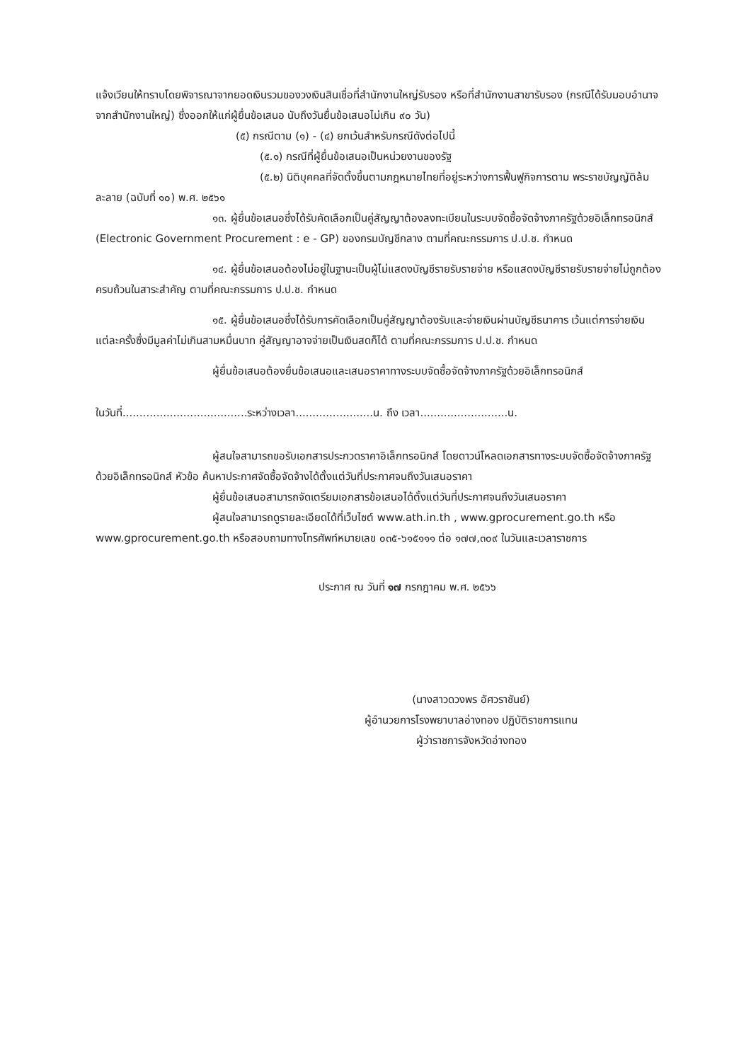แจ้งเวียนให้ทราบโดยพิจารณาจากยอดเงินรวมของวงเงินสินเชื่อที่สำนักงานใหญ่รับรอง หรือที่สำนักงานสาขารับรอง (กรณีได้รับมอบอำนาจจากสำนักงานใหญ่) ซึ่งออกให้แก่ผู้ยื่นข้อเสนอ นับถึงวันยื่นข้อเสนอไม่เกิน ๙๐ วัน)
(๕) กรณีตาม (๑) - (๔) ยกเว้นสำหรับกรณีดังต่อไปนี้
(๕.๑) กรณีที่ผู้ยื่นข้อเสนอเป็นหน่วยงานของรัฐ
(๕.๒) นิติบุคคลที่จัดตั้งขึ้นตามกฎหมายไทยที่อยู่ระหว่างการฟื้นฟูกิจการตาม พระราชบัญญัติล้มละลาย (ฉบับที่ ๑๐) พ.ศ. ๒๕๖๑
๑๓. ผู้ยื่นข้อเสนอซึ่งได้รับคัดเลือกเป็นคู่สัญญาต้องลงทะเบียนในระบบจัดซื้อจัดจ้างภาครัฐด้วยอิเล็กทรอนิกส์ (Electronic Government Procurement : e - GP) ของกรมบัญชีกลาง ตามที่คณะกรรมการ ป.ป.ช. กำหนด
๑๔. ผู้ยื่นข้อเสนอต้องไม่อยู่ในฐานะเป็นผู้ไม่แสดงบัญชีรายรับรายจ่าย หรือแสดงบัญชีรายรับรายจ่ายไม่ถูกต้องครบถ้วนในสาระสำคัญ ตามที่คณะกรรมการ ป.ป.ช. กำหนด
๑๕. ผู้ยื่นข้อเสนอซึ่งได้รับการคัดเลือกเป็นคู่สัญญาต้องรับและจ่ายเงินผ่านบัญชีธนาคาร เว้นแต่การจ่ายเงินแต่ละครั้งซึ่งมีมูลค่าไม่เกินสามหมื่นบาท คู่สัญญาอาจจ่ายเป็นเงินสดก็ได้ ตามที่คณะกรรมการ ป.ป.ช. กำหนด
ผู้ยื่นข้อเสนอต้องยื่นข้อเสนอและเสนอราคาทางระบบจัดซื้อจัดจ้างภาครัฐด้วยอิเล็กทรอนิกส์
ในวันที่.....................................ระหว่างเวลา.......................น. ถึง เวลา..........................น.
ผู้สนใจสามารถขอรับเอกสารประกวดราคาอิเล็กทรอนิกส์ โดยดาวน์โหลดเอกสารทางระบบจัดซื้อจัดจ้างภาครัฐด้วยอิเล็กทรอนิกส์ หัวข้อ ค้นหาประกาศจัดซื้อจัดจ้างได้ตั้งแต่วันที่ประกาศจนถึงวันเสนอราคา
ผู้ยื่นข้อเสนอสามารถจัดเตรียมเอกสารข้อเสนอได้ตั้งแต่วันที่ประกาศจนถึงวันเสนอราคา
ผู้สนใจสามารถดูรายละเอียดได้ที่เว็บไซต์ www.ath.in.th , www.gprocurement.go.th หรือ www.gprocurement.go.th หรือสอบถามทางโทรศัพท์หมายเลข ๐๓๕-๖๑๕๑๑๑ ต่อ ๑๗๗,๓๐๙ ในวันและเวลาราชการ
ประกาศ ณ วันที่ ๑๗ กรกฎาคม พ.ศ. ๒๕๖๖
(นางสาวดวงพร อัศวราชันย์)
ผู้อำนวยการโรงพยาบาลอ่างทอง ปฏิบัติราชการแทน
ผู้ว่าราชการจังหวัดอ่างทอง